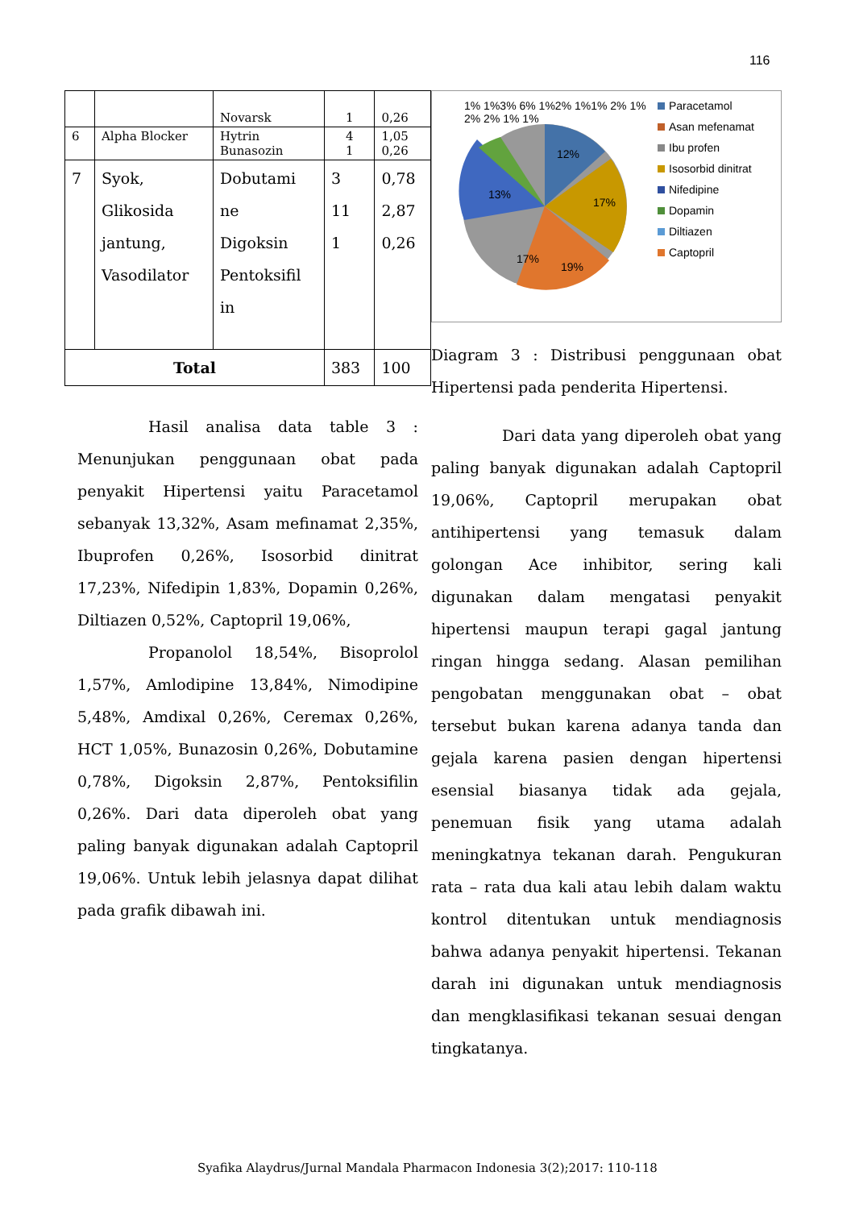116
| | | Novarsk | 1 | 0,26 |
| 6 | Alpha Blocker | Hytrin Bunasozin | 4 1 | 1,05 0,26 |
| 7 | Syok, Glikosida jantung, Vasodilator | Dobutami ne Digoksin Pentoksifil in | 3 11 1 | 0,78 2,87 0,26 |
| Total | | | 383 | 100 |
Hasil analisa data table 3 : Menunjukan penggunaan obat pada penyakit Hipertensi yaitu Paracetamol sebanyak 13,32%, Asam mefinamat 2,35%, Ibuprofen 0,26%, Isosorbid dinitrat 17,23%, Nifedipin 1,83%, Dopamin 0,26%, Diltiazen 0,52%, Captopril 19,06%,
Propanolol 18,54%, Bisoprolol 1,57%, Amlodipine 13,84%, Nimodipine 5,48%, Amdixal 0,26%, Ceremax 0,26%, HCT 1,05%, Bunazosin 0,26%, Dobutamine 0,78%, Digoksin 2,87%, Pentoksifilin 0,26%. Dari data diperoleh obat yang paling banyak digunakan adalah Captopril 19,06%. Untuk lebih jelasnya dapat dilihat pada grafik dibawah ini.
12%
13%
17%
17%
19%
1% 1%3% 6% 1%2% 1%1% 2% 1% 2% 2% 1% 1%
Paracetamol
Asan mefenamat
Ibu profen
Isosorbid dinitrat
Nifedipine
Dopamin
Diltiazen
Captopril
Diagram 3 : Distribusi penggunaan obat Hipertensi pada penderita Hipertensi.
Dari data yang diperoleh obat yang paling banyak digunakan adalah Captopril 19,06%, Captopril merupakan obat antihipertensi yang temasuk dalam golongan Ace inhibitor, sering kali digunakan dalam mengatasi penyakit hipertensi maupun terapi gagal jantung ringan hingga sedang. Alasan pemilihan pengobatan menggunakan obat – obat tersebut bukan karena adanya tanda dan gejala karena pasien dengan hipertensi esensial biasanya tidak ada gejala, penemuan fisik yang utama adalah meningkatnya tekanan darah. Pengukuran rata – rata dua kali atau lebih dalam waktu kontrol ditentukan untuk mendiagnosis bahwa adanya penyakit hipertensi. Tekanan darah ini digunakan untuk mendiagnosis dan mengklasifikasi tekanan sesuai dengan tingkatanya.
Syafika Alaydrus/Jurnal Mandala Pharmacon Indonesia 3(2);2017: 110-118